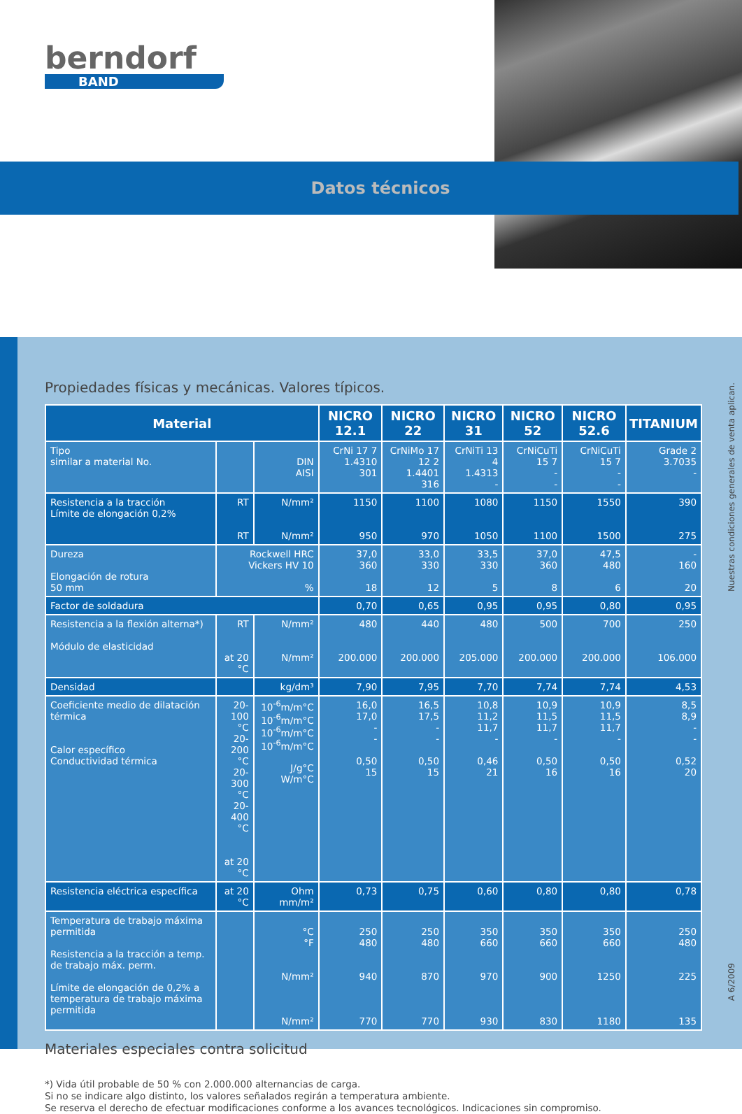berndorf
BAND
Datos técnicos
Propiedades físicas y mecánicas. Valores típicos.
| Material | | | NICRO 12.1 | NICRO 22 | NICRO 31 | NICRO 52 | NICRO 52.6 | TITANIUM |
| --- | --- | --- | --- | --- | --- | --- | --- | --- |
| Tipo similar a material No. | | DIN AISI | CrNi 17 7 1.4310 301 | CrNiMo 17 12 2 1.4401 316 | CrNiTi 13 4 1.4313 - | CrNiCuTi 15 7 - - | CrNiCuTi 15 7 - - | Grade 2 3.7035 - |
| Resistencia a la tracción Límite de elongación 0,2% | RT RT | N/mm² N/mm² | 1150 950 | 1100 970 | 1080 1050 | 1150 1100 | 1550 1500 | 390 275 |
| Dureza Elongación de rotura 50 mm | Rockwell HRC Vickers HV 10 % | | 37,0 360 18 | 33,0 330 12 | 33,5 330 5 | 37,0 360 8 | 47,5 480 6 | - 160 20 |
| Factor de soldadura | | | 0,70 | 0,65 | 0,95 | 0,95 | 0,80 | 0,95 |
| Resistencia a la flexión alterna*) Módulo de elasticidad | RT at 20 °C | N/mm² N/mm² | 480 200.000 | 440 200.000 | 480 205.000 | 500 200.000 | 700 200.000 | 250 106.000 |
| Densidad | | kg/dm³ | 7,90 | 7,95 | 7,70 | 7,74 | 7,74 | 4,53 |
| Coeficiente medio de dilatación térmica Calor específico Conductividad térmica | 20-100 °C 20-200 °C 20-300 °C 20-400 °C at 20 °C | 10<sup>-6</sup>m/m°C 10<sup>-6</sup>m/m°C 10<sup>-6</sup>m/m°C 10<sup>-6</sup>m/m°C J/g°C W/m°C | 16,0 17,0 - - 0,50 15 | 16,5 17,5 - - 0,50 15 | 10,8 11,2 11,7 - 0,46 21 | 10,9 11,5 11,7 - 0,50 16 | 10,9 11,5 11,7 - 0,50 16 | 8,5 8,9 - - 0,52 20 |
| Resistencia eléctrica específica | at 20 °C | Ohm mm/m² | 0,73 | 0,75 | 0,60 | 0,80 | 0,80 | 0,78 |
| Temperatura de trabajo máxima permitida Resistencia a la tracción a temp. de trabajo máx. perm. Límite de elongación de 0,2% a temperatura de trabajo máxima permitida | | °C °F N/mm² N/mm² | 250 480 940 770 | 250 480 870 770 | 350 660 970 930 | 350 660 900 830 | 350 660 1250 1180 | 250 480 225 135 |
Materiales especiales contra solicitud
*) Vida útil probable de 50 % con 2.000.000 alternancias de carga.
Si no se indicare algo distinto, los valores señalados regirán a temperatura ambiente.
Se reserva el derecho de efectuar modificaciones conforme a los avances tecnológicos. Indicaciones sin compromiso.
Nuestras condiciones generales de venta aplican.
A 6/2009